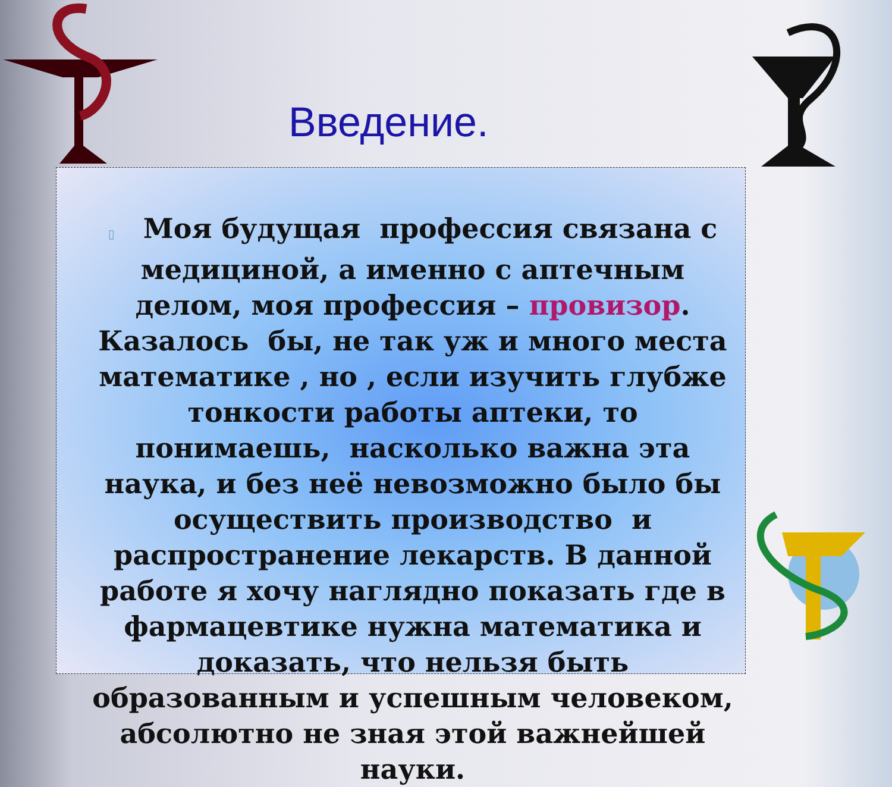Введение.
▯ Моя будущая профессия связана с медициной, а именно с аптечным делом, моя профессия – провизор. Казалось бы, не так уж и много места математике , но , если изучить глубже тонкости работы аптеки, то понимаешь, насколько важна эта наука, и без неё невозможно было бы осуществить производство и распространение лекарств. В данной работе я хочу наглядно показать где в фармацевтике нужна математика и доказать, что нельзя быть образованным и успешным человеком, абсолютно не зная этой важнейшей науки.